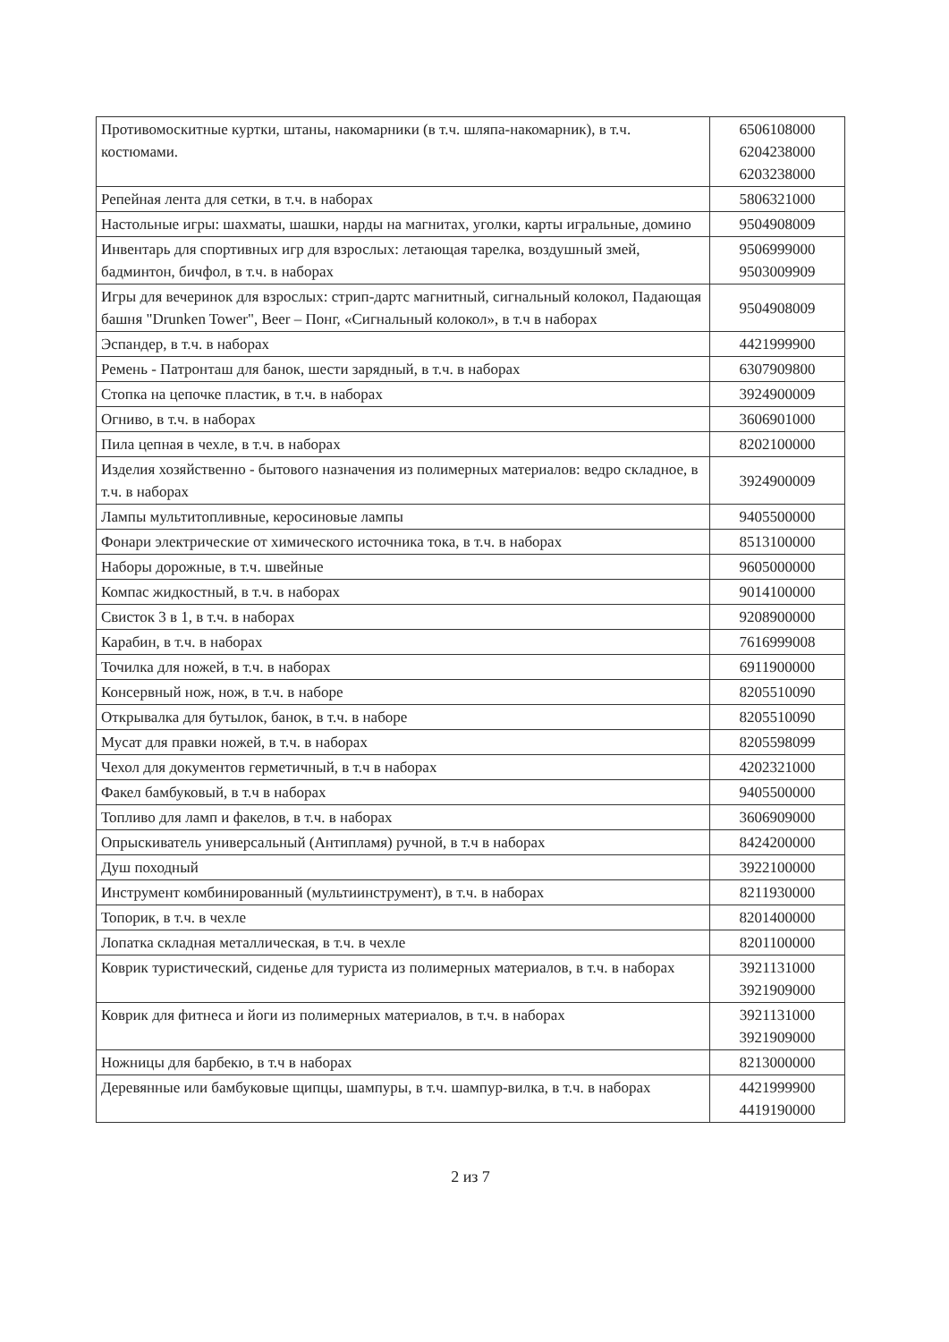| Противомоскитные куртки, штаны, накомарники (в т.ч. шляпа-накомарник), в т.ч. костюмами. | 6506108000 6204238000 6203238000 |
| Репейная лента для сетки, в т.ч. в наборах | 5806321000 |
| Настольные игры: шахматы, шашки, нарды на магнитах, уголки, карты игральные, домино | 9504908009 |
| Инвентарь для спортивных игр для взрослых: летающая тарелка, воздушный змей, бадминтон, бичфол, в т.ч. в наборах | 9506999000 9503009909 |
| Игры для вечеринок для взрослых: стрип-дартс магнитный, сигнальный колокол, Падающая башня "Drunken Tower", Beer – Понг, «Сигнальный колокол», в т.ч в наборах | 9504908009 |
| Эспандер, в т.ч. в наборах | 4421999900 |
| Ремень - Патронташ для банок, шести зарядный, в т.ч. в наборах | 6307909800 |
| Стопка на цепочке пластик, в т.ч. в наборах | 3924900009 |
| Огниво, в т.ч. в наборах | 3606901000 |
| Пила цепная в чехле, в т.ч. в наборах | 8202100000 |
| Изделия хозяйственно - бытового назначения из полимерных материалов: ведро складное, в т.ч. в наборах | 3924900009 |
| Лампы мультитопливные, керосиновые лампы | 9405500000 |
| Фонари электрические от химического источника тока, в т.ч. в наборах | 8513100000 |
| Наборы дорожные, в т.ч. швейные | 9605000000 |
| Компас жидкостный, в т.ч. в наборах | 9014100000 |
| Свисток 3 в 1, в т.ч. в наборах | 9208900000 |
| Карабин, в т.ч. в наборах | 7616999008 |
| Точилка для ножей, в т.ч. в наборах | 6911900000 |
| Консервный нож, нож, в т.ч. в наборе | 8205510090 |
| Открывалка для бутылок, банок, в т.ч. в наборе | 8205510090 |
| Мусат для правки ножей, в т.ч. в наборах | 8205598099 |
| Чехол для документов герметичный, в т.ч в наборах | 4202321000 |
| Факел бамбуковый, в т.ч в наборах | 9405500000 |
| Топливо для ламп и факелов, в т.ч. в наборах | 3606909000 |
| Опрыскиватель универсальный (Антипламя) ручной, в т.ч в наборах | 8424200000 |
| Душ походный | 3922100000 |
| Инструмент комбинированный (мультиинструмент), в т.ч. в наборах | 8211930000 |
| Топорик, в т.ч. в чехле | 8201400000 |
| Лопатка складная металлическая, в т.ч. в чехле | 8201100000 |
| Коврик туристический, сиденье для туриста из полимерных материалов, в т.ч. в наборах | 3921131000 3921909000 |
| Коврик для фитнеса и йоги из полимерных материалов, в т.ч. в наборах | 3921131000 3921909000 |
| Ножницы для барбекю, в т.ч в наборах | 8213000000 |
| Деревянные или бамбуковые щипцы, шампуры, в т.ч. шампур-вилка, в т.ч. в наборах | 4421999900 4419190000 |
2 из 7